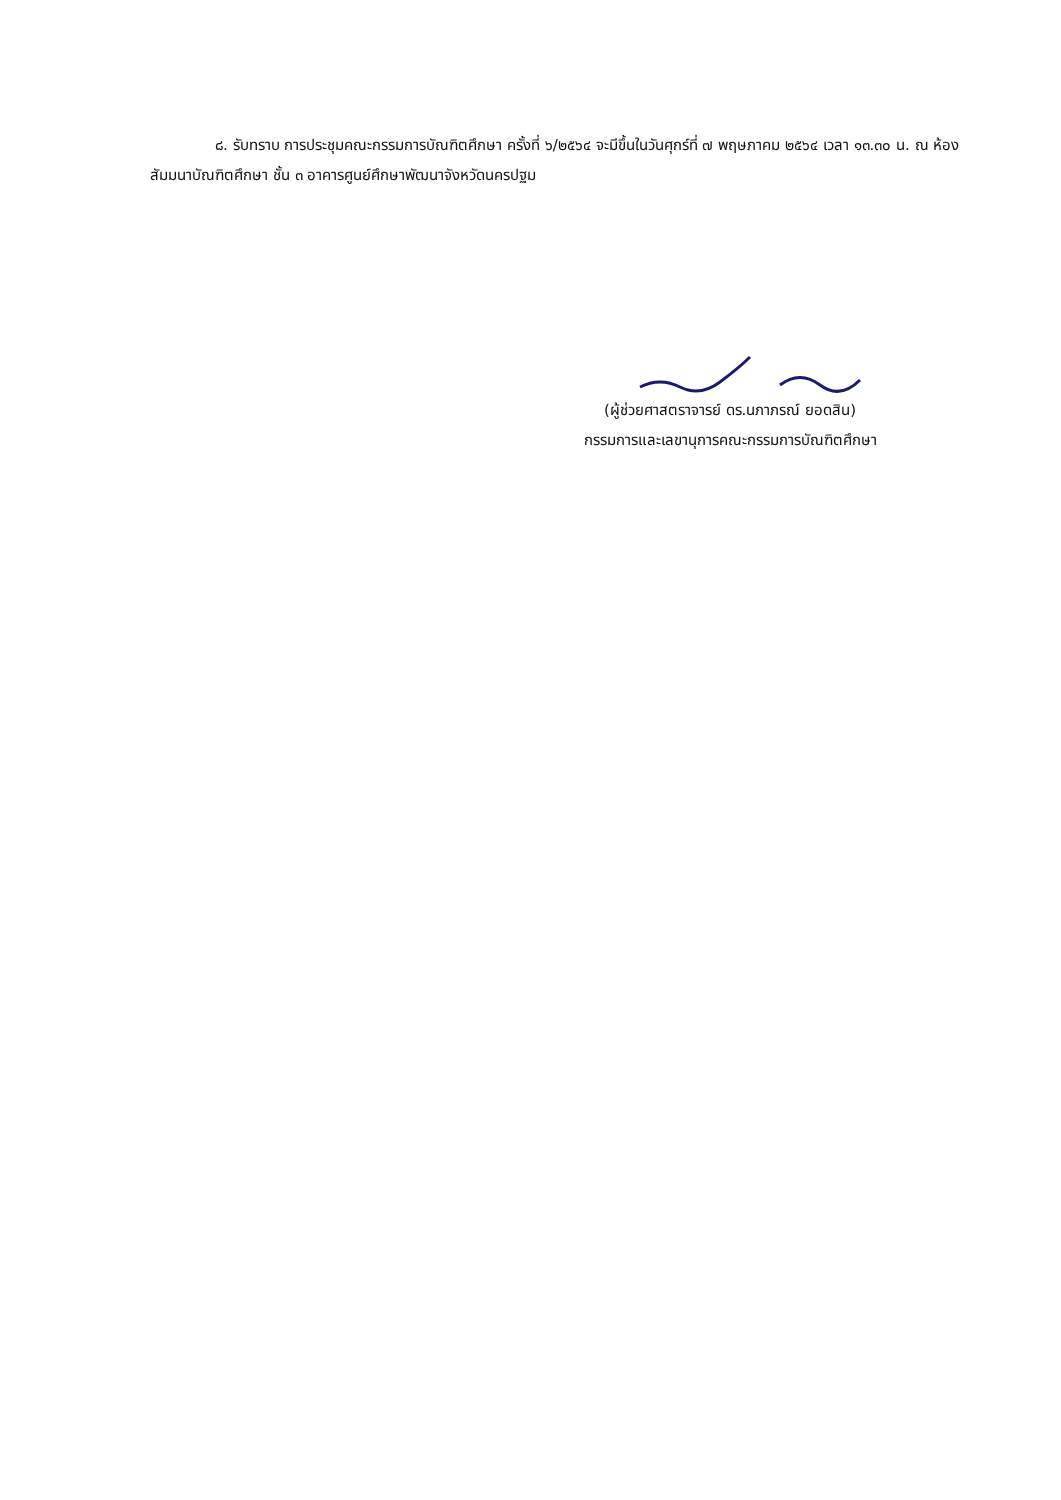๘. รับทราบ การประชุมคณะกรรมการบัณฑิตศึกษา ครั้งที่ ๖/๒๕๖๔ จะมีขึ้นในวันศุกร์ที่ ๗ พฤษภาคม ๒๕๖๔ เวลา ๑๓.๓๐ น. ณ ห้องสัมมนาบัณฑิตศึกษา ชั้น ๓ อาคารศูนย์ศึกษาพัฒนาจังหวัดนครปฐม
(ผู้ช่วยศาสตราจารย์ ดร.นภาภรณ์ ยอดสิน)
กรรมการและเลขานุการคณะกรรมการบัณฑิตศึกษา